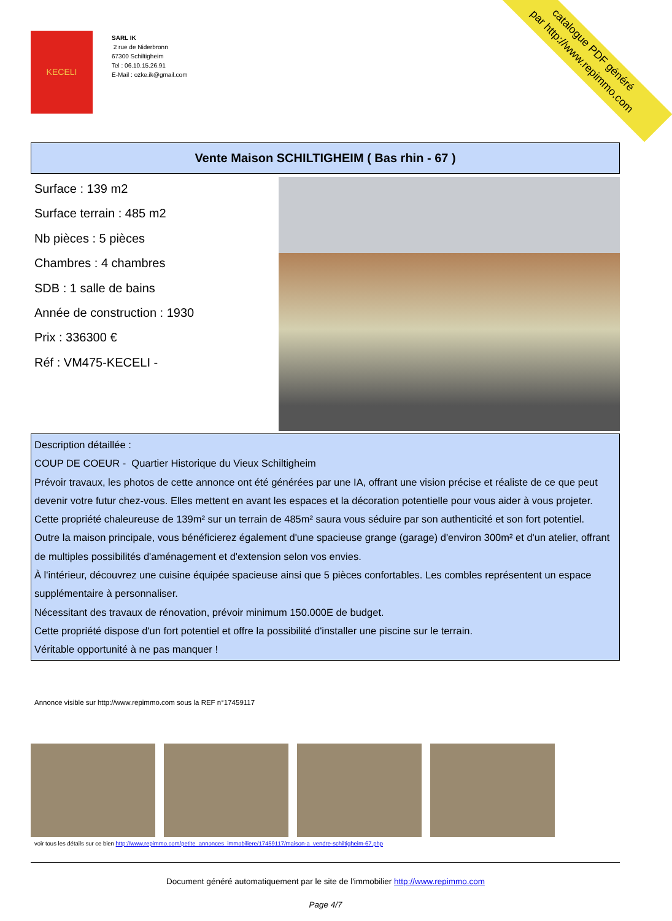KECELI
SARL IK
2 rue de Niderbronn
67300 Schiltigheim
Tel : 06.10.15.26.91
E-Mail : ozke.ik@gmail.com
catalogue PDF généré
par http://www.repimmo.com
Vente Maison SCHILTIGHEIM ( Bas rhin - 67 )
Surface : 139 m2
Surface terrain : 485 m2
Nb pièces : 5 pièces
Chambres : 4 chambres
SDB : 1 salle de bains
Année de construction : 1930
Prix : 336300 €
Réf : VM475-KECELI -
Description détaillée :
COUP DE COEUR - Quartier Historique du Vieux Schiltigheim
Prévoir travaux, les photos de cette annonce ont été générées par une IA, offrant une vision précise et réaliste de ce que peut devenir votre futur chez-vous. Elles mettent en avant les espaces et la décoration potentielle pour vous aider à vous projeter.
Cette propriété chaleureuse de 139m² sur un terrain de 485m² saura vous séduire par son authenticité et son fort potentiel.
Outre la maison principale, vous bénéficierez également d'une spacieuse grange (garage) d'environ 300m² et d'un atelier, offrant de multiples possibilités d'aménagement et d'extension selon vos envies.
À l'intérieur, découvrez une cuisine équipée spacieuse ainsi que 5 pièces confortables. Les combles représentent un espace supplémentaire à personnaliser.
Nécessitant des travaux de rénovation, prévoir minimum 150.000E de budget.
Cette propriété dispose d'un fort potentiel et offre la possibilité d'installer une piscine sur le terrain.
Véritable opportunité à ne pas manquer !
Annonce visible sur http://www.repimmo.com sous la REF n°17459117
voir tous les détails sur ce bien http://www.repimmo.com/petite_annonces_immobiliere/17459117/maison-a_vendre-schiltigheim-67.php
Document généré automatiquement par le site de l'immobilier http://www.repimmo.com
Page 4/7